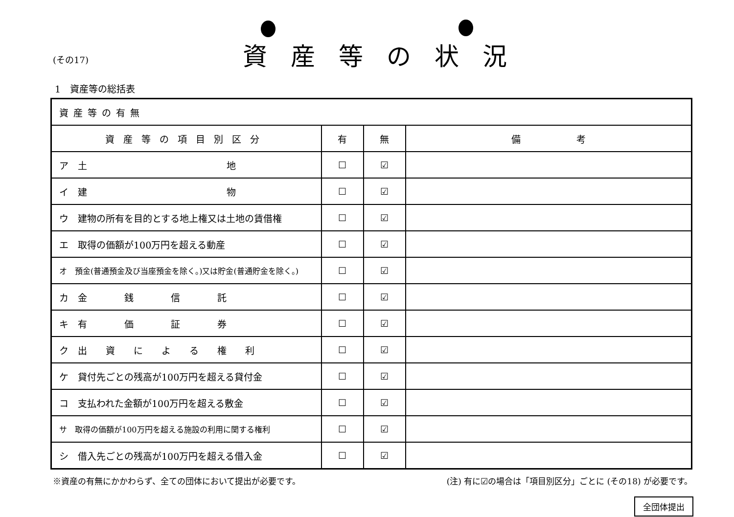資産等の状況
(その17)
1　資産等の総括表
| 資産等の有無 | | | |
| 資産等の項目別区分 | 有 | 無 | 備 考 |
| ア 土 地 | ☐ | ☑ | |
| イ 建 物 | ☐ | ☑ | |
| ウ 建物の所有を目的とする地上権又は土地の賃借権 | ☐ | ☑ | |
| エ 取得の価額が100万円を超える動産 | ☐ | ☑ | |
| オ 預金(普通預金及び当座預金を除く。)又は貯金(普通貯金を除く。) | ☐ | ☑ | |
| カ 金 銭 信 託 | ☐ | ☑ | |
| キ 有 価 証 券 | ☐ | ☑ | |
| ク 出 資 に よ る 権 利 | ☐ | ☑ | |
| ケ 貸付先ごとの残高が100万円を超える貸付金 | ☐ | ☑ | |
| コ 支払われた金額が100万円を超える敷金 | ☐ | ☑ | |
| サ 取得の価額が100万円を超える施設の利用に関する権利 | ☐ | ☑ | |
| シ 借入先ごとの残高が100万円を超える借入金 | ☐ | ☑ | |
※資産の有無にかかわらず、全ての団体において提出が必要です。 (注) 有に☑の場合は「項目別区分」ごとに (その18) が必要です。
全団体提出